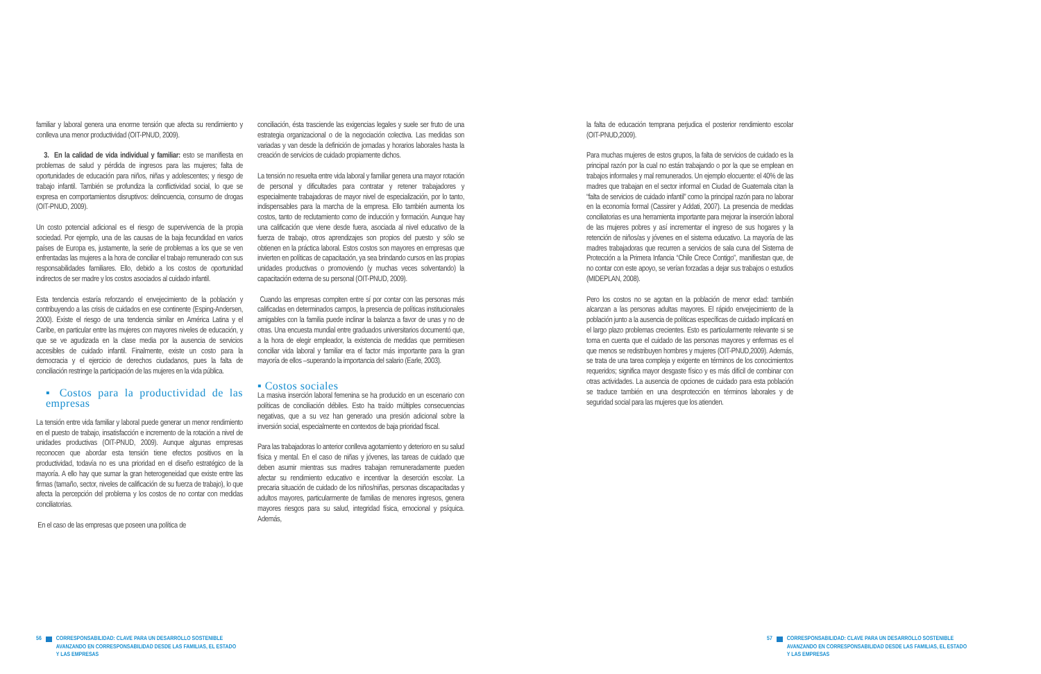familiar y laboral genera una enorme tensión que afecta su rendimiento y conlleva una menor productividad (OIT-PNUD, 2009).
3. En la calidad de vida individual y familiar: esto se manifiesta en problemas de salud y pérdida de ingresos para las mujeres; falta de oportunidades de educación para niños, niñas y adolescentes; y riesgo de trabajo infantil. También se profundiza la conflictividad social, lo que se expresa en comportamientos disruptivos: delincuencia, consumo de drogas (OIT-PNUD, 2009).
Un costo potencial adicional es el riesgo de supervivencia de la propia sociedad. Por ejemplo, una de las causas de la baja fecundidad en varios países de Europa es, justamente, la serie de problemas a los que se ven enfrentadas las mujeres a la hora de conciliar el trabajo remunerado con sus responsabilidades familiares. Ello, debido a los costos de oportunidad indirectos de ser madre y los costos asociados al cuidado infantil.
Esta tendencia estaría reforzando el envejecimiento de la población y contribuyendo a las crisis de cuidados en ese continente (Esping-Andersen, 2000). Existe el riesgo de una tendencia similar en América Latina y el Caribe, en particular entre las mujeres con mayores niveles de educación, y que se ve agudizada en la clase media por la ausencia de servicios accesibles de cuidado infantil. Finalmente, existe un costo para la democracia y el ejercicio de derechos ciudadanos, pues la falta de conciliación restringe la participación de las mujeres en la vida pública.
▪ Costos para la productividad de las empresas
La tensión entre vida familiar y laboral puede generar un menor rendimiento en el puesto de trabajo, insatisfacción e incremento de la rotación a nivel de unidades productivas (OIT-PNUD, 2009). Aunque algunas empresas reconocen que abordar esta tensión tiene efectos positivos en la productividad, todavía no es una prioridad en el diseño estratégico de la mayoría. A ello hay que sumar la gran heterogeneidad que existe entre las firmas (tamaño, sector, niveles de calificación de su fuerza de trabajo), lo que afecta la percepción del problema y los costos de no contar con medidas conciliatorias.
En el caso de las empresas que poseen una política de
conciliación, ésta trasciende las exigencias legales y suele ser fruto de una estrategia organizacional o de la negociación colectiva. Las medidas son variadas y van desde la definición de jornadas y horarios laborales hasta la creación de servicios de cuidado propiamente dichos.
La tensión no resuelta entre vida laboral y familiar genera una mayor rotación de personal y dificultades para contratar y retener trabajadores y especialmente trabajadoras de mayor nivel de especialización, por lo tanto, indispensables para la marcha de la empresa. Ello también aumenta los costos, tanto de reclutamiento como de inducción y formación. Aunque hay una calificación que viene desde fuera, asociada al nivel educativo de la fuerza de trabajo, otros aprendizajes son propios del puesto y sólo se obtienen en la práctica laboral. Estos costos son mayores en empresas que invierten en políticas de capacitación, ya sea brindando cursos en las propias unidades productivas o promoviendo (y muchas veces solventando) la capacitación externa de su personal (OIT-PNUD, 2009).
Cuando las empresas compiten entre sí por contar con las personas más calificadas en determinados campos, la presencia de políticas institucionales amigables con la familia puede inclinar la balanza a favor de unas y no de otras. Una encuesta mundial entre graduados universitarios documentó que, a la hora de elegir empleador, la existencia de medidas que permitiesen conciliar vida laboral y familiar era el factor más importante para la gran mayoría de ellos –superando la importancia del salario (Earle, 2003).
▪ Costos sociales
La masiva inserción laboral femenina se ha producido en un escenario con políticas de conciliación débiles. Esto ha traído múltiples consecuencias negativas, que a su vez han generado una presión adicional sobre la inversión social, especialmente en contextos de baja prioridad fiscal.
Para las trabajadoras lo anterior conlleva agotamiento y deterioro en su salud física y mental. En el caso de niñas y jóvenes, las tareas de cuidado que deben asumir mientras sus madres trabajan remuneradamente pueden afectar su rendimiento educativo e incentivar la deserción escolar. La precaria situación de cuidado de los niños/niñas, personas discapacitadas y adultos mayores, particularmente de familias de menores ingresos, genera mayores riesgos para su salud, integridad física, emocional y psíquica. Además,
la falta de educación temprana perjudica el posterior rendimiento escolar (OIT-PNUD,2009).
Para muchas mujeres de estos grupos, la falta de servicios de cuidado es la principal razón por la cual no están trabajando o por la que se emplean en trabajos informales y mal remunerados. Un ejemplo elocuente: el 40% de las madres que trabajan en el sector informal en Ciudad de Guatemala citan la “falta de servicios de cuidado infantil” como la principal razón para no laborar en la economía formal (Cassirer y Addati, 2007). La presencia de medidas conciliatorias es una herramienta importante para mejorar la inserción laboral de las mujeres pobres y así incrementar el ingreso de sus hogares y la retención de niños/as y jóvenes en el sistema educativo. La mayoría de las madres trabajadoras que recurren a servicios de sala cuna del Sistema de Protección a la Primera Infancia “Chile Crece Contigo”, manifiestan que, de no contar con este apoyo, se verían forzadas a dejar sus trabajos o estudios (MIDEPLAN, 2008).
Pero los costos no se agotan en la población de menor edad: también alcanzan a las personas adultas mayores. El rápido envejecimiento de la población junto a la ausencia de políticas específicas de cuidado implicará en el largo plazo problemas crecientes. Esto es particularmente relevante si se toma en cuenta que el cuidado de las personas mayores y enfermas es el que menos se redistribuyen hombres y mujeres (OIT-PNUD,2009). Además, se trata de una tarea compleja y exigente en términos de los conocimientos requeridos; significa mayor desgaste físico y es más difícil de combinar con otras actividades. La ausencia de opciones de cuidado para esta población se traduce también en una desprotección en términos laborales y de seguridad social para las mujeres que los atienden.
56 CORRESPONSABILIDAD: CLAVE PARA UN DESARROLLO SOSTENIBLE
AVANZANDO EN CORRESPONSABILIDAD DESDE LAS FAMILIAS, EL ESTADO
Y LAS EMPRESAS
57 CORRESPONSABILIDAD: CLAVE PARA UN DESARROLLO SOSTENIBLE
AVANZANDO EN CORRESPONSABILIDAD DESDE LAS FAMILIAS, EL ESTADO
Y LAS EMPRESAS